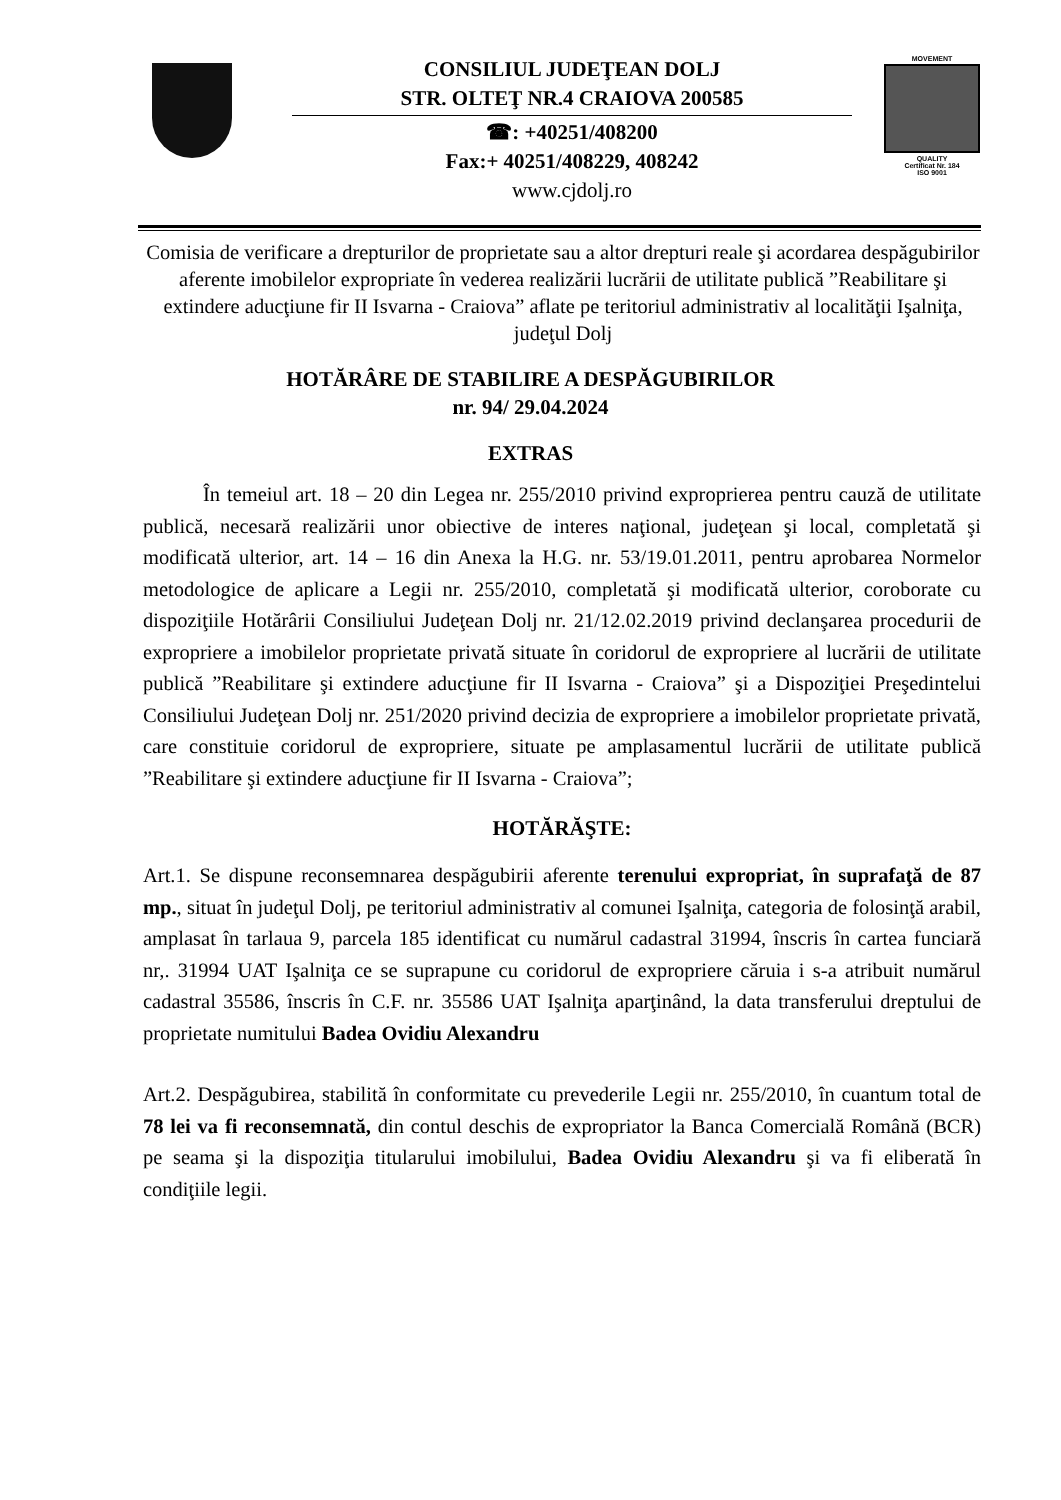CONSILIUL JUDEŢEAN DOLJ
STR. OLTEŢ NR.4 CRAIOVA 200585
☎: +40251/408200
Fax:+ 40251/408229, 408242
www.cjdolj.ro
MOVEMENT
QUALITY
Certificat Nr. 184
ISO 9001
Comisia de verificare a drepturilor de proprietate sau a altor drepturi reale şi acordarea despăgubirilor aferente imobilelor expropriate în vederea realizării lucrării de utilitate publică ”Reabilitare şi extindere aducţiune fir II Isvarna - Craiova” aflate pe teritoriul administrativ al localităţii Işalniţa, judeţul Dolj
HOTĂRÂRE DE STABILIRE A DESPĂGUBIRILOR
nr. 94/ 29.04.2024
EXTRAS
În temeiul art. 18 – 20 din Legea nr. 255/2010 privind exproprierea pentru cauză de utilitate publică, necesară realizării unor obiective de interes naţional, judeţean şi local, completată şi modificată ulterior, art. 14 – 16 din Anexa la H.G. nr. 53/19.01.2011, pentru aprobarea Normelor metodologice de aplicare a Legii nr. 255/2010, completată şi modificată ulterior, coroborate cu dispoziţiile Hotărârii Consiliului Judeţean Dolj nr. 21/12.02.2019 privind declanşarea procedurii de expropriere a imobilelor proprietate privată situate în coridorul de expropriere al lucrării de utilitate publică ”Reabilitare şi extindere aducţiune fir II Isvarna - Craiova” şi a Dispoziţiei Preşedintelui Consiliului Judeţean Dolj nr. 251/2020 privind decizia de expropriere a imobilelor proprietate privată, care constituie coridorul de expropriere, situate pe amplasamentul lucrării de utilitate publică ”Reabilitare şi extindere aducţiune fir II Isvarna - Craiova”;
HOTĂRĂŞTE:
Art.1. Se dispune reconsemnarea despăgubirii aferente terenului expropriat, în suprafaţă de 87 mp., situat în judeţul Dolj, pe teritoriul administrativ al comunei Işalniţa, categoria de folosinţă arabil, amplasat în tarlaua 9, parcela 185 identificat cu numărul cadastral 31994, înscris în cartea funciară nr,. 31994 UAT Işalniţa ce se suprapune cu coridorul de expropriere căruia i s-a atribuit numărul cadastral 35586, înscris în C.F. nr. 35586 UAT Işalniţa aparţinând, la data transferului dreptului de proprietate numitului Badea Ovidiu Alexandru
Art.2. Despăgubirea, stabilită în conformitate cu prevederile Legii nr. 255/2010, în cuantum total de 78 lei va fi reconsemnată, din contul deschis de expropriator la Banca Comercială Română (BCR) pe seama şi la dispoziţia titularului imobilului, Badea Ovidiu Alexandru şi va fi eliberată în condiţiile legii.